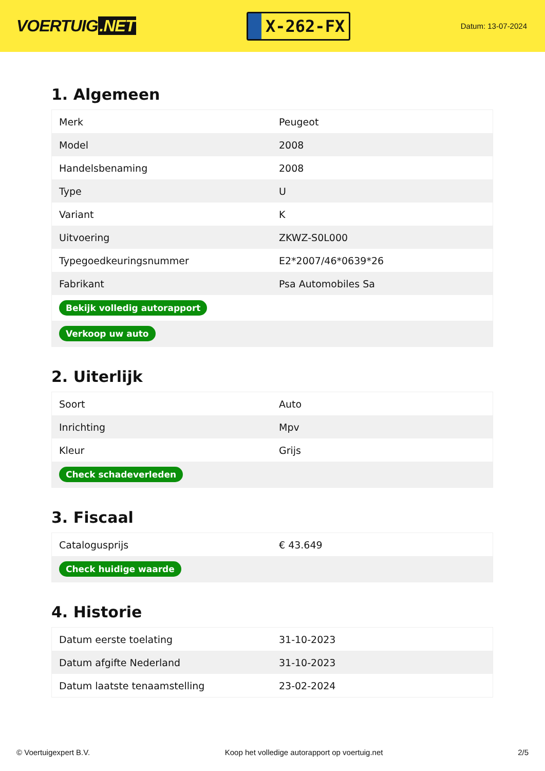VOERTUIG.NET
X-262-FX
Datum: 13-07-2024
1. Algemeen
| Merk | Peugeot |
| Model | 2008 |
| Handelsbenaming | 2008 |
| Type | U |
| Variant | K |
| Uitvoering | ZKWZ-S0L000 |
| Typegoedkeuringsnummer | E2*2007/46*0639*26 |
| Fabrikant | Psa Automobiles Sa |
| Bekijk volledig autorapport | |
| Verkoop uw auto | |
2. Uiterlijk
| Soort | Auto |
| Inrichting | Mpv |
| Kleur | Grijs |
| Check schadeverleden | |
3. Fiscaal
| Catalogusprijs | € 43.649 |
| Check huidige waarde | |
4. Historie
| Datum eerste toelating | 31-10-2023 |
| Datum afgifte Nederland | 31-10-2023 |
| Datum laatste tenaamstelling | 23-02-2024 |
© Voertuigexpert B.V. Koop het volledige autorapport op voertuig.net 2/5